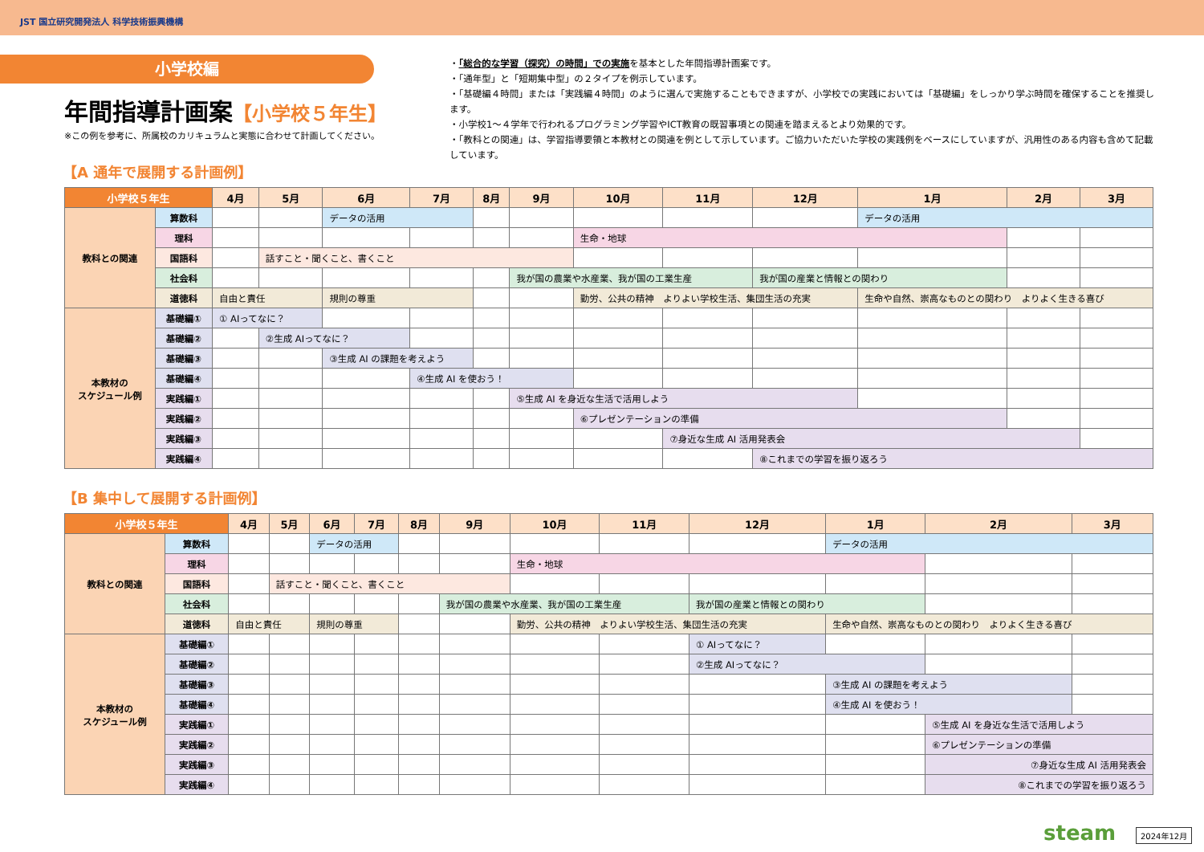JST 国立研究開発法人 科学技術振興機構
小学校編
年間指導計画案【小学校５年生】
※この例を参考に、所属校のカリキュラムと実態に合わせて計画してください。
・「総合的な学習（探究）の時間」での実施を基本とした年間指導計画案です。
・「通年型」と「短期集中型」の２タイプを例示しています。
・「基礎編４時間」または「実践編４時間」のように選んで実施することもできますが、小学校での実践においては「基礎編」をしっかり学ぶ時間を確保することを推奨します。
・小学校1～４学年で行われるプログラミング学習やICT教育の既習事項との関連を踏まえるとより効果的です。
・「教科との関連」は、学習指導要領と本教材との関連を例として示しています。ご協力いただいた学校の実践例をベースにしていますが、汎用性のある内容も含めて記載しています。
【A 通年で展開する計画例】
| 小学校５年生 | | 4月 | 5月 | 6月 | 7月 | 8月 | 9月 | 10月 | 11月 | 12月 | 1月 | 2月 | 3月 |
| --- | --- | --- | --- | --- | --- | --- | --- | --- | --- | --- | --- | --- | --- |
| 教科との関連 | 算数科 | | | データの活用 | | | | | | | データの活用 | | |
| | 理科 | | | | | | | 生命・地球 | | | | | |
| | 国語科 | | 話すこと・聞くこと、書くこと | | | | | | | | | | |
| | 社会科 | | | | | | 我が国の農業や水産業、我が国の工業生産 | | | 我が国の産業と情報との関わり | | | |
| | 道徳科 | 自由と責任 | | 規則の尊重 | | | | 勤労、公共の精神 よりよい学校生活、集団生活の充実 | | | 生命や自然、崇高なものとの関わり よりよく生きる喜び | | |
| 本教材の スケジュール例 | 基礎編① | ① AIってなに？ | | | | | | | | | | | |
| | 基礎編② | | ②生成 AIってなに？ | | | | | | | | | | |
| | 基礎編③ | | | ③生成 AI の課題を考えよう | | | | | | | | | |
| | 基礎編④ | | | | ④生成 AI を使おう！ | | | | | | | | |
| | 実践編① | | | | | | ⑤生成 AI を身近な生活で活用しよう | | | | | | |
| | 実践編② | | | | | | | ⑥プレゼンテーションの準備 | | | | | |
| | 実践編③ | | | | | | | | ⑦身近な生成 AI 活用発表会 | | | | |
| | 実践編④ | | | | | | | | | ⑧これまでの学習を振り返ろう | | | |
【B 集中して展開する計画例】
| 小学校５年生 | | 4月 | 5月 | 6月 | 7月 | 8月 | 9月 | 10月 | 11月 | 12月 | 1月 | 2月 | 3月 |
| --- | --- | --- | --- | --- | --- | --- | --- | --- | --- | --- | --- | --- | --- |
| 教科との関連 | 算数科 | | | データの活用 | | | | | | | データの活用 | | |
| | 理科 | | | | | | | 生命・地球 | | | | | |
| | 国語科 | | 話すこと・聞くこと、書くこと | | | | | | | | | | |
| | 社会科 | | | | | | 我が国の農業や水産業、我が国の工業生産 | | | 我が国の産業と情報との関わり | | | |
| | 道徳科 | 自由と責任 | | 規則の尊重 | | | | 勤労、公共の精神 よりよい学校生活、集団生活の充実 | | | 生命や自然、崇高なものとの関わり よりよく生きる喜び | | |
| 本教材の スケジュール例 | 基礎編① | | | | | | | | | ① AIってなに？ | | | |
| | 基礎編② | | | | | | | | | ②生成 AIってなに？ | | | |
| | 基礎編③ | | | | | | | | | | ③生成 AI の課題を考えよう | | |
| | 基礎編④ | | | | | | | | | | ④生成 AI を使おう！ | | |
| | 実践編① | | | | | | | | | | | ⑤生成 AI を身近な生活で活用しよう | |
| | 実践編② | | | | | | | | | | | ⑥プレゼンテーションの準備 | |
| | 実践編③ | | | | | | | | | | | ⑦身近な生成 AI 活用発表会 | |
| | 実践編④ | | | | | | | | | | | ⑧これまでの学習を振り返ろう | |
steam 2024年12月